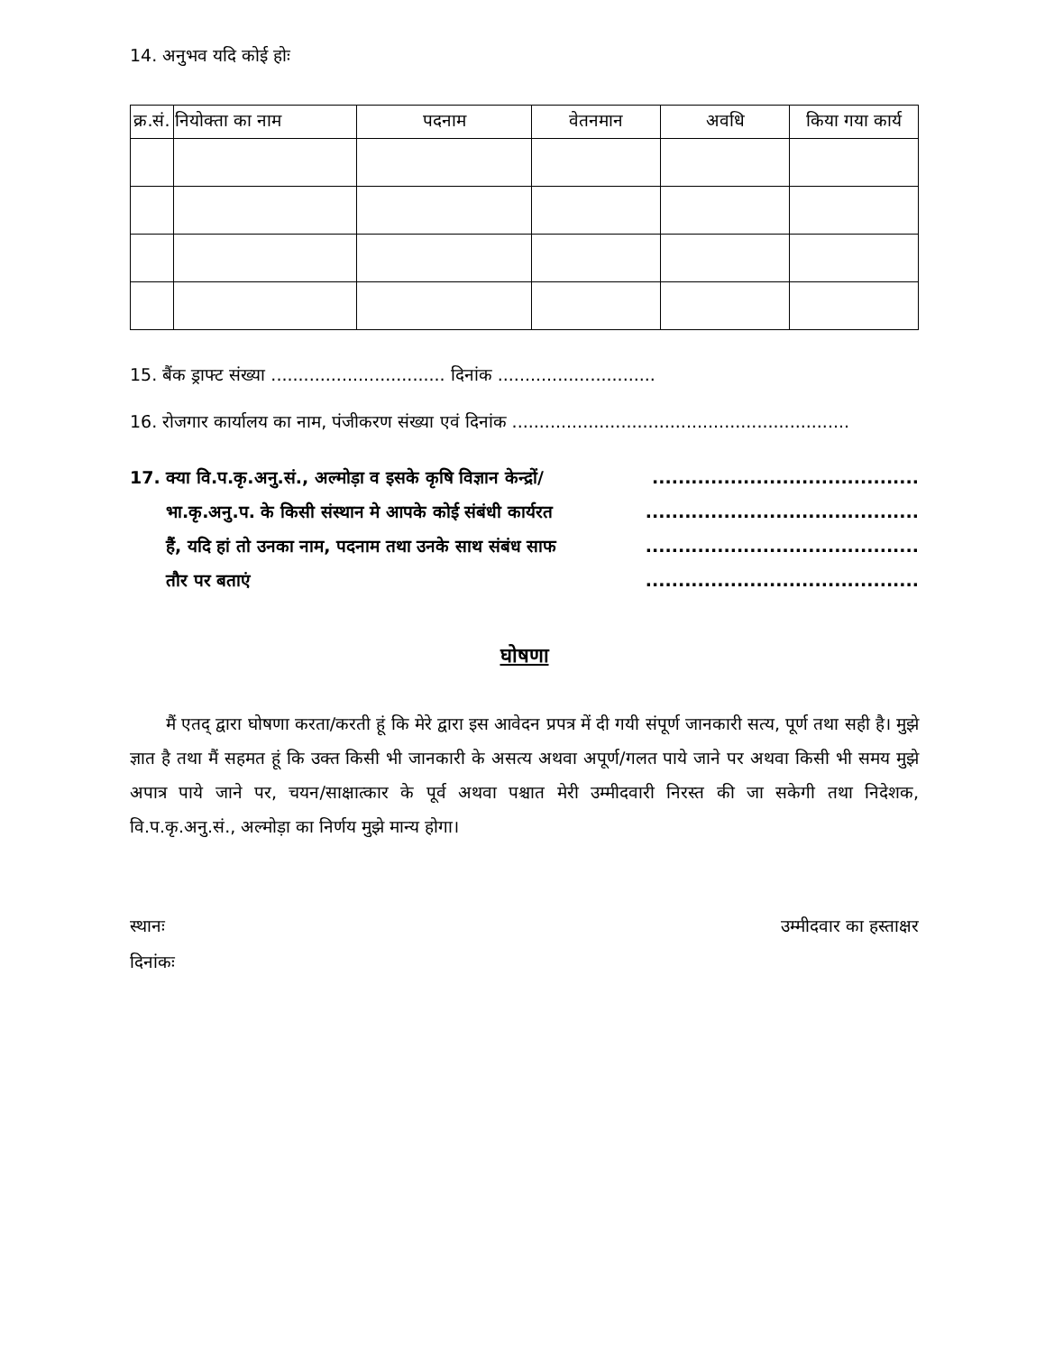14. अनुभव यदि कोई होः
| क्र.सं. | नियोक्ता का नाम | पदनाम | वेतनमान | अवधि | किया गया कार्य |
| --- | --- | --- | --- | --- | --- |
15. बैंक ड्राफ्ट संख्या ................................ दिनांक .............................
16. रोजगार कार्यालय का नाम, पंजीकरण संख्या एवं दिनांक ..............................................................
17. क्या वि.प.कृ.अनु.सं., अल्मोड़ा व इसके कृषि विज्ञान केन्द्रों/.........................................
भा.कृ.अनु.प. के किसी संस्थान मे आपके कोई संबंधी कार्यरत..........................................
हैं, यदि हां तो उनका नाम, पदनाम तथा उनके साथ संबंध साफ..........................................
तौर पर बताएं..........................................
घोषणा
मैं एतद् द्वारा घोषणा करता/करती हूं कि मेरे द्वारा इस आवेदन प्रपत्र में दी गयी संपूर्ण जानकारी सत्य, पूर्ण तथा सही है। मुझे ज्ञात है तथा मैं सहमत हूं कि उक्त किसी भी जानकारी के असत्य अथवा अपूर्ण/गलत पाये जाने पर अथवा किसी भी समय मुझे अपात्र पाये जाने पर, चयन/साक्षात्कार के पूर्व अथवा पश्चात मेरी उम्मीदवारी निरस्त की जा सकेगी तथा निदेशक, वि.प.कृ.अनु.सं., अल्मोड़ा का निर्णय मुझे मान्य होगा।
स्थानः उम्मीदवार का हस्ताक्षर
दिनांकः